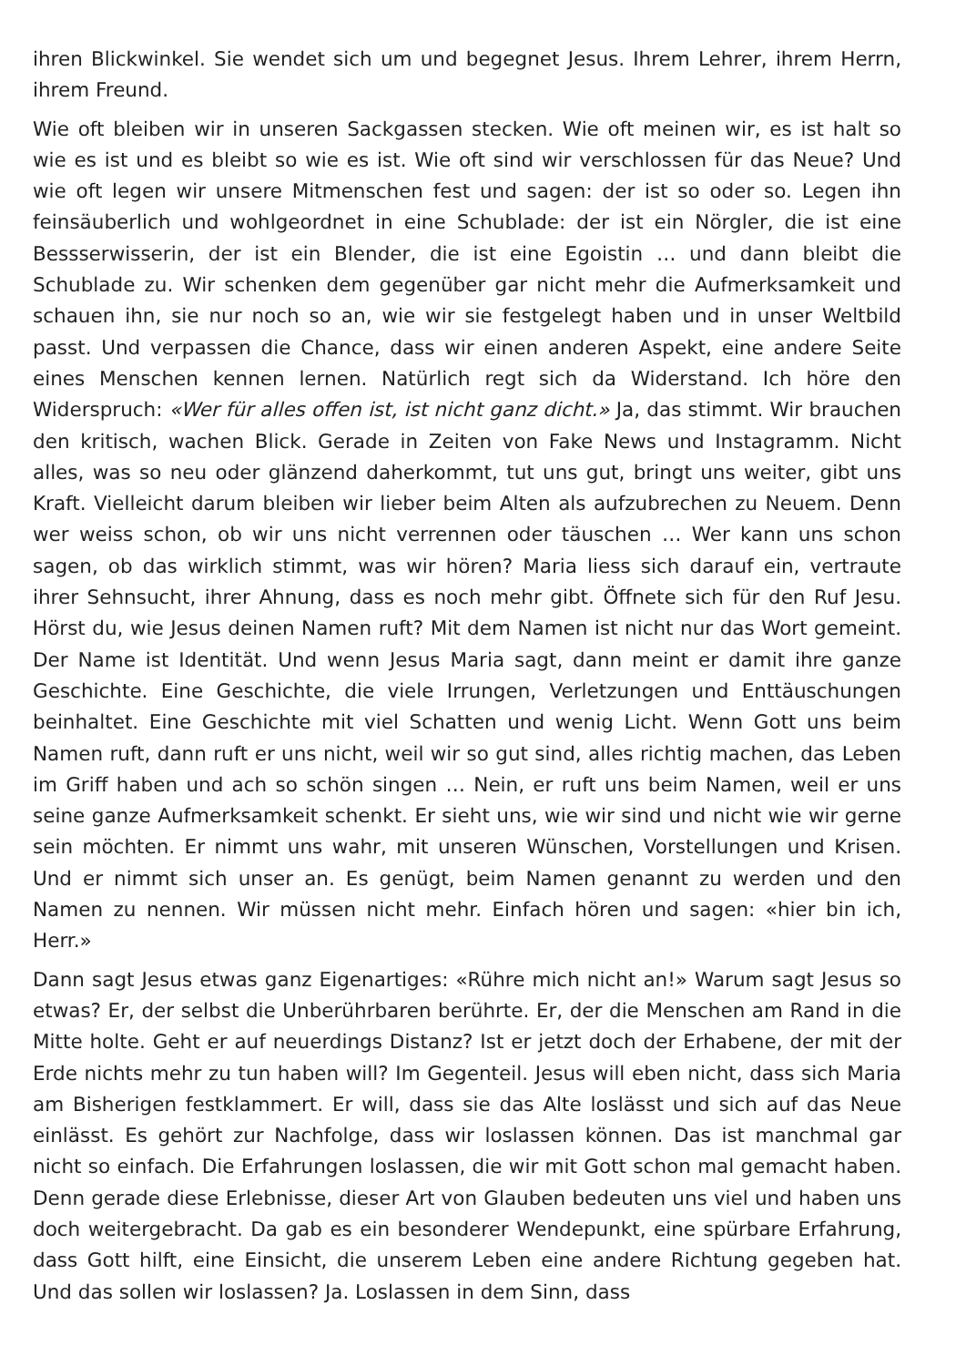ihren Blickwinkel. Sie wendet sich um und begegnet Jesus. Ihrem Lehrer, ihrem Herrn, ihrem Freund.
Wie oft bleiben wir in unseren Sackgassen stecken. Wie oft meinen wir, es ist halt so wie es ist und es bleibt so wie es ist. Wie oft sind wir verschlossen für das Neue? Und wie oft legen wir unsere Mitmenschen fest und sagen: der ist so oder so. Legen ihn feinsäuberlich und wohlgeordnet in eine Schublade: der ist ein Nörgler, die ist eine Bessserwisserin, der ist ein Blender, die ist eine Egoistin … und dann bleibt die Schublade zu. Wir schenken dem gegenüber gar nicht mehr die Aufmerksamkeit und schauen ihn, sie nur noch so an, wie wir sie festgelegt haben und in unser Weltbild passt. Und verpassen die Chance, dass wir einen anderen Aspekt, eine andere Seite eines Menschen kennen lernen. Natürlich regt sich da Widerstand. Ich höre den Widerspruch: «Wer für alles offen ist, ist nicht ganz dicht.» Ja, das stimmt. Wir brauchen den kritisch, wachen Blick. Gerade in Zeiten von Fake News und Instagramm. Nicht alles, was so neu oder glänzend daherkommt, tut uns gut, bringt uns weiter, gibt uns Kraft. Vielleicht darum bleiben wir lieber beim Alten als aufzubrechen zu Neuem. Denn wer weiss schon, ob wir uns nicht verrennen oder täuschen … Wer kann uns schon sagen, ob das wirklich stimmt, was wir hören? Maria liess sich darauf ein, vertraute ihrer Sehnsucht, ihrer Ahnung, dass es noch mehr gibt. Öffnete sich für den Ruf Jesu. Hörst du, wie Jesus deinen Namen ruft? Mit dem Namen ist nicht nur das Wort gemeint. Der Name ist Identität. Und wenn Jesus Maria sagt, dann meint er damit ihre ganze Geschichte. Eine Geschichte, die viele Irrungen, Verletzungen und Enttäuschungen beinhaltet. Eine Geschichte mit viel Schatten und wenig Licht. Wenn Gott uns beim Namen ruft, dann ruft er uns nicht, weil wir so gut sind, alles richtig machen, das Leben im Griff haben und ach so schön singen … Nein, er ruft uns beim Namen, weil er uns seine ganze Aufmerksamkeit schenkt. Er sieht uns, wie wir sind und nicht wie wir gerne sein möchten. Er nimmt uns wahr, mit unseren Wünschen, Vorstellungen und Krisen. Und er nimmt sich unser an. Es genügt, beim Namen genannt zu werden und den Namen zu nennen. Wir müssen nicht mehr. Einfach hören und sagen: «hier bin ich, Herr.»
Dann sagt Jesus etwas ganz Eigenartiges: «Rühre mich nicht an!» Warum sagt Jesus so etwas? Er, der selbst die Unberührbaren berührte. Er, der die Menschen am Rand in die Mitte holte. Geht er auf neuerdings Distanz? Ist er jetzt doch der Erhabene, der mit der Erde nichts mehr zu tun haben will? Im Gegenteil. Jesus will eben nicht, dass sich Maria am Bisherigen festklammert. Er will, dass sie das Alte loslässt und sich auf das Neue einlässt. Es gehört zur Nachfolge, dass wir loslassen können. Das ist manchmal gar nicht so einfach. Die Erfahrungen loslassen, die wir mit Gott schon mal gemacht haben. Denn gerade diese Erlebnisse, dieser Art von Glauben bedeuten uns viel und haben uns doch weitergebracht. Da gab es ein besonderer Wendepunkt, eine spürbare Erfahrung, dass Gott hilft, eine Einsicht, die unserem Leben eine andere Richtung gegeben hat. Und das sollen wir loslassen? Ja. Loslassen in dem Sinn, dass